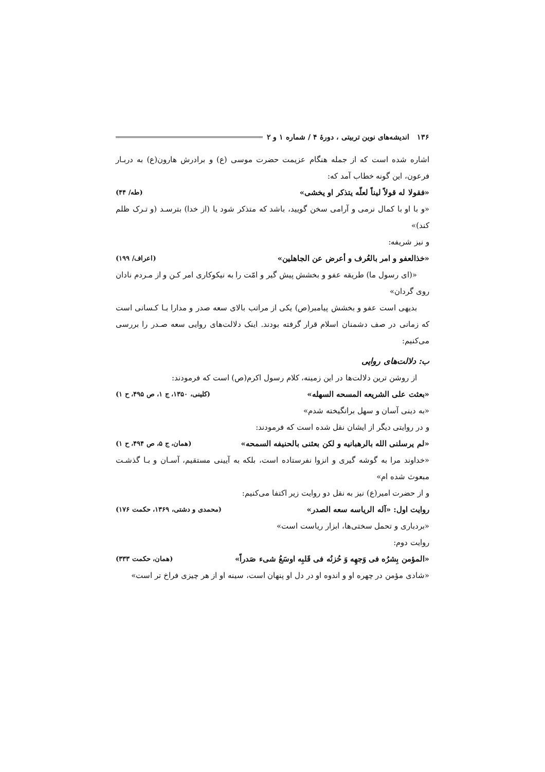۱۳۶ اندیشه‌های نوین تربیتی ، دورهٔ ۴ / شماره ۱ و ۲
اشاره شده است که از جمله هنگام عزیمت حضرت موسی (ع) و برادرش هارون(ع) به دربـار فرعون، این گونه خطاب آمد که:
«فقولا له قولاً لیناً لعلّه یتذکر او یخشی» (طه/ ۴۴)
«و با او با کمال نرمی و آرامی سخن گویید، باشد که متذکر شود یا (از خدا) بترسـد (و تـرک ظلم کند)»
و نیز شریفه:
«خذالعفو و امر بالعُرف و أعرض عن الجاهلین» (اعراف/ ۱۹۹)
«(ای رسول ما) طریقه عفو و بخشش پیش گیر و امّت را به نیکوکاری امر کـن و از مـردم نادان روی گردان»
بدیهی است عفو و بخشش پیامبر(ص) یکی از مراتب بالای سعه صدر و مدارا بـا کـسانی است که زمانی در صف دشمنان اسلام قرار گرفته بودند. اینک دلالت‌های روایی سعه صـدر را بررسی می‌کنیم:
ب: دلالت‌های روایی
از روشن ترین دلالت‌ها در این زمینه، کلام رسول اکرم(ص) است که فرمودند:
«بعثت علی الشریعه المسحه السهله» (کلینی، ۱۳۵۰، ج ۱، ص ۴۹۵، ح ۱)
«به دینی آسان و سهل برانگیخته شدم»
و در روایتی دیگر از ایشان نقل شده است که فرمودند:
«لم یرسلنی الله بالرهبانیه و لکن بعثنی بالحنیفه السمحه» (همان، ج ۵، ص ۴۹۴، ح ۱)
«خداوند مرا به گوشه گیری و انزوا نفرستاده است، بلکه به آیینی مستقیم، آسـان و بـا گذشـت مبعوث شده ام»
و از حضرت امیر(ع) نیز به نقل دو روایت زیر اکتفا می‌کنیم:
روایت اول: «آله الریاسه سعه الصدر» (محمدی و دشتی، ۱۳۶۹، حکمت ۱۷۶)
«بردباری و تحمل سختی‌ها، ابزار ریاست است»
روایت دوم:
«المؤمن بِشرُه فی وَجهِه وَ حُزنُه فی قَلبِه اوسَعُ شیء صَدراً» (همان، حکمت ۳۳۳)
«شادی مؤمن در چهره او و اندوه او در دل او پنهان است، سینه او از هر چیزی فراخ تر است»